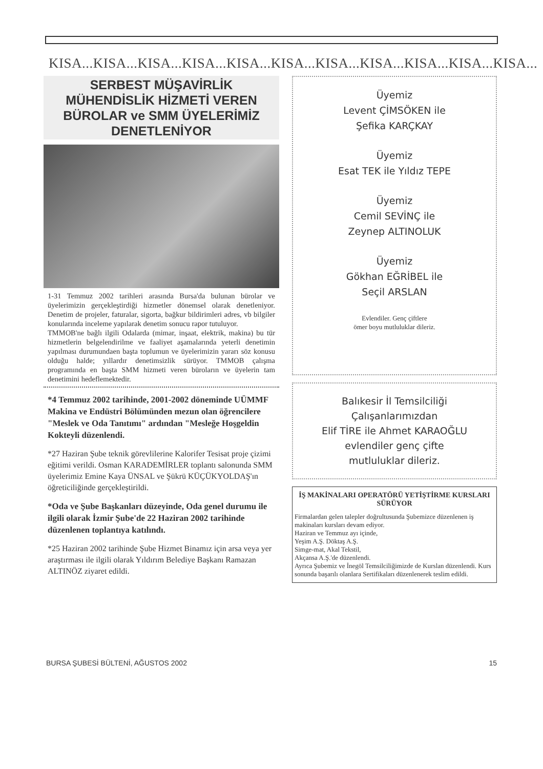KISA...KISA...KISA...KISA...KISA...KISA...KISA...KISA...KISA...KISA...KISA...
SERBEST MÜŞAVİRLİK MÜHENDİSLİK HİZMETİ VEREN BÜROLAR ve SMM ÜYELERİMİZ DENETLENİYOR
1-31 Temmuz 2002 tarihleri arasında Bursa'da bulunan bürolar ve üyelerimizin gerçekleştirdiği hizmetler dönemsel olarak denetleniyor. Denetim de projeler, faturalar, sigorta, bağkur bildirimleri adres, vb bilgiler konularında inceleme yapılarak denetim sonucu rapor tutuluyor.
TMMOB'ne bağlı ilgili Odalarda (mimar, inşaat, elektrik, makina) bu tür hizmetlerin belgelendirilme ve faaliyet aşamalarında yeterli denetimin yapılması durumundaen başta toplumun ve üyelerimizin yararı söz konusu olduğu halde; yıllardır denetimsizlik sürüyor. TMMOB çalışma programında en başta SMM hizmeti veren büroların ve üyelerin tam denetimini hedeflemektedir.
*4 Temmuz 2002 tarihinde, 2001-2002 döneminde UÜMMF Makina ve Endüstri Bölümünden mezun olan öğrencilere "Meslek ve Oda Tanıtımı" ardından "Mesleğe Hoşgeldin Kokteyli düzenlendi.
*27 Haziran Şube teknik görevlilerine Kalorifer Tesisat proje çizimi eğitimi verildi. Osman KARADEMİRLER toplantı salonunda SMM üyelerimiz Emine Kaya ÜNSAL ve Şükrü KÜÇÜKYOLDAŞ'ın öğreticiliğinde gerçekleştirildi.
*Oda ve Şube Başkanları düzeyinde, Oda genel durumu ile ilgili olarak İzmir Şube'de 22 Haziran 2002 tarihinde düzenlenen toplantıya katılındı.
*25 Haziran 2002 tarihinde Şube Hizmet Binamız için arsa veya yer araştırması ile ilgili olarak Yıldırım Belediye Başkanı Ramazan ALTINÖZ ziyaret edildi.
Üyemiz
Levent ÇİMSÖKEN ile
Şefika KARÇKAY
Üyemiz
Esat TEK ile Yıldız TEPE
Üyemiz
Cemil SEVİNÇ ile
Zeynep ALTINOLUK
Üyemiz
Gökhan EĞRİBEL ile
Seçil ARSLAN
Evlendiler. Genç çiftlere
ömer boyu mutluluklar dileriz.
Balıkesir İl Temsilciliği
Çalışanlarımızdan
Elif TİRE ile Ahmet KARAOĞLU
evlendiler genç çifte
mutluluklar dileriz.
İŞ MAKİNALARI OPERATÖRÜ YETİŞTİRME KURSLARI SÜRÜYOR
Firmalardan gelen talepler doğrultusunda Şubemizce düzenlenen iş makinaları kursları devam ediyor.
Haziran ve Temmuz ayı içinde,
Yeşim A.Ş. Döktaş A.Ş.
Simge-mat, Akal Tekstil,
Akçansa A.Ş.'de düzenlendi.
Ayrıca Şubemiz ve İnegöl Temsilciliğimizde de Kurslan düzenlendi. Kurs sonunda başarılı olanlara Sertifikaları düzenlenerek teslim edildi.
BURSA ŞUBESİ BÜLTENİ, AĞUSTOS 2002 15